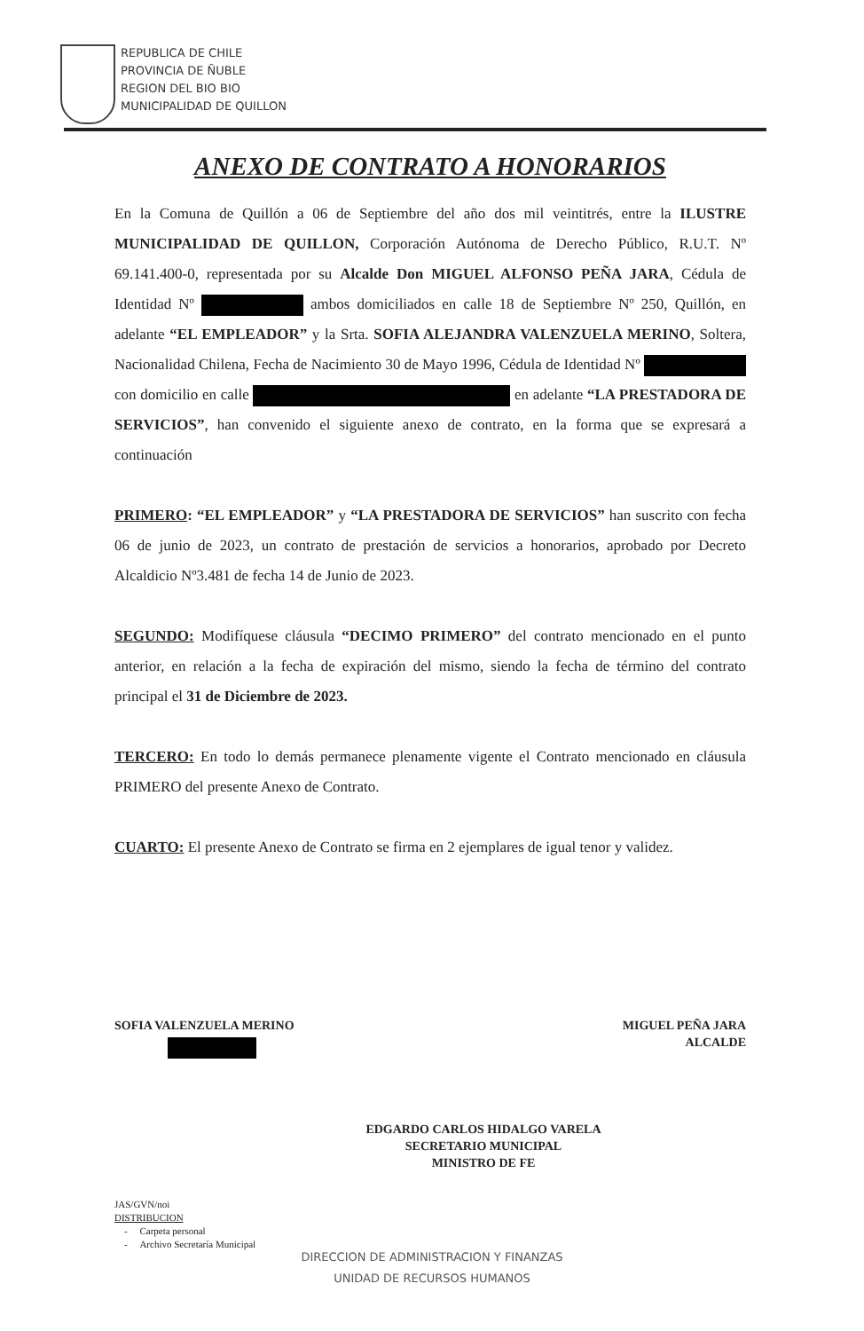REPUBLICA DE CHILE
PROVINCIA DE ÑUBLE
REGION DEL BIO BIO
MUNICIPALIDAD DE QUILLON
ANEXO DE CONTRATO A HONORARIOS
En la Comuna de Quillón a 06 de Septiembre del año dos mil veintitrés, entre la ILUSTRE MUNICIPALIDAD DE QUILLON, Corporación Autónoma de Derecho Público, R.U.T. Nº 69.141.400-0, representada por su Alcalde Don MIGUEL ALFONSO PEÑA JARA, Cédula de Identidad Nº ambos domiciliados en calle 18 de Septiembre Nº 250, Quillón, en adelante “EL EMPLEADOR” y la Srta. SOFIA ALEJANDRA VALENZUELA MERINO, Soltera, Nacionalidad Chilena, Fecha de Nacimiento 30 de Mayo 1996, Cédula de Identidad Nº con domicilio en calle en adelante “LA PRESTADORA DE SERVICIOS”, han convenido el siguiente anexo de contrato, en la forma que se expresará a continuación
PRIMERO: “EL EMPLEADOR” y “LA PRESTADORA DE SERVICIOS” han suscrito con fecha 06 de junio de 2023, un contrato de prestación de servicios a honorarios, aprobado por Decreto Alcaldicio Nº3.481 de fecha 14 de Junio de 2023.
SEGUNDO: Modifíquese cláusula “DECIMO PRIMERO” del contrato mencionado en el punto anterior, en relación a la fecha de expiración del mismo, siendo la fecha de término del contrato principal el 31 de Diciembre de 2023.
TERCERO: En todo lo demás permanece plenamente vigente el Contrato mencionado en cláusula PRIMERO del presente Anexo de Contrato.
CUARTO: El presente Anexo de Contrato se firma en 2 ejemplares de igual tenor y validez.
SOFIA VALENZUELA MERINO
MIGUEL PEÑA JARA
ALCALDE
EDGARDO CARLOS HIDALGO VARELA
SECRETARIO MUNICIPAL
MINISTRO DE FE
JAS/GVN/noi
DISTRIBUCION
- Carpeta personal
- Archivo Secretaría Municipal
DIRECCION DE ADMINISTRACION Y FINANZAS
UNIDAD DE RECURSOS HUMANOS